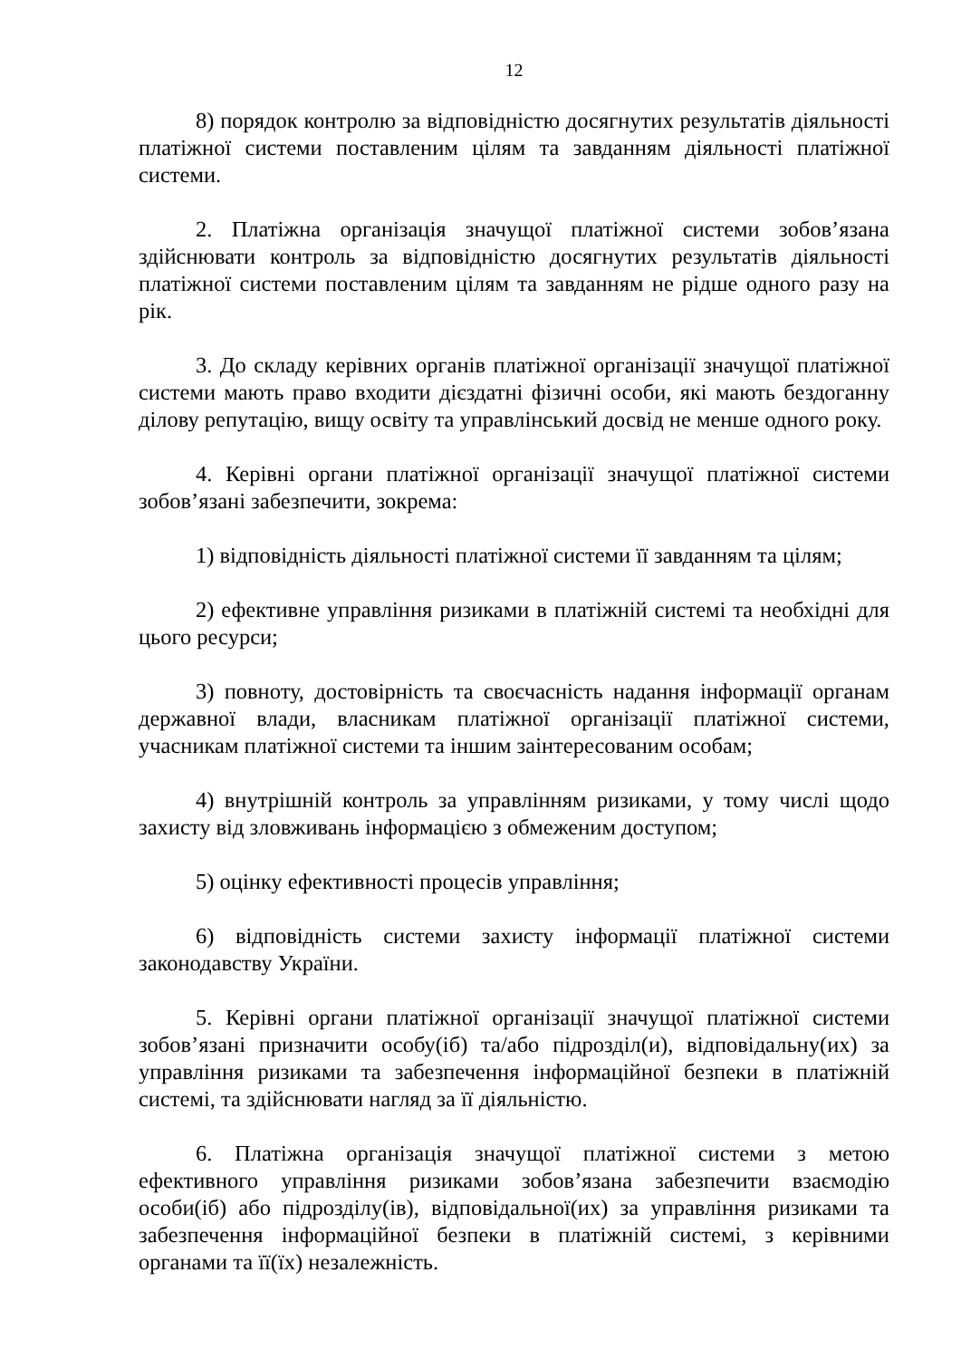12
8) порядок контролю за відповідністю досягнутих результатів діяльності платіжної системи поставленим цілям та завданням діяльності платіжної системи.
2. Платіжна організація значущої платіжної системи зобов’язана здійснювати контроль за відповідністю досягнутих результатів діяльності платіжної системи поставленим цілям та завданням не рідше одного разу на рік.
3. До складу керівних органів платіжної організації значущої платіжної системи мають право входити дієздатні фізичні особи, які мають бездоганну ділову репутацію, вищу освіту та управлінський досвід не менше одного року.
4. Керівні органи платіжної організації значущої платіжної системи зобов’язані забезпечити, зокрема:
1) відповідність діяльності платіжної системи її завданням та цілям;
2) ефективне управління ризиками в платіжній системі та необхідні для цього ресурси;
3) повноту, достовірність та своєчасність надання інформації органам державної влади, власникам платіжної організації платіжної системи, учасникам платіжної системи та іншим заінтересованим особам;
4) внутрішній контроль за управлінням ризиками, у тому числі щодо захисту від зловживань інформацією з обмеженим доступом;
5) оцінку ефективності процесів управління;
6) відповідність системи захисту інформації платіжної системи законодавству України.
5. Керівні органи платіжної організації значущої платіжної системи зобов’язані призначити особу(іб) та/або підрозділ(и), відповідальну(их) за управління ризиками та забезпечення інформаційної безпеки в платіжній системі, та здійснювати нагляд за її діяльністю.
6. Платіжна організація значущої платіжної системи з метою ефективного управління ризиками зобов’язана забезпечити взаємодію особи(іб) або підрозділу(ів), відповідальної(их) за управління ризиками та забезпечення інформаційної безпеки в платіжній системі, з керівними органами та її(їх) незалежність.